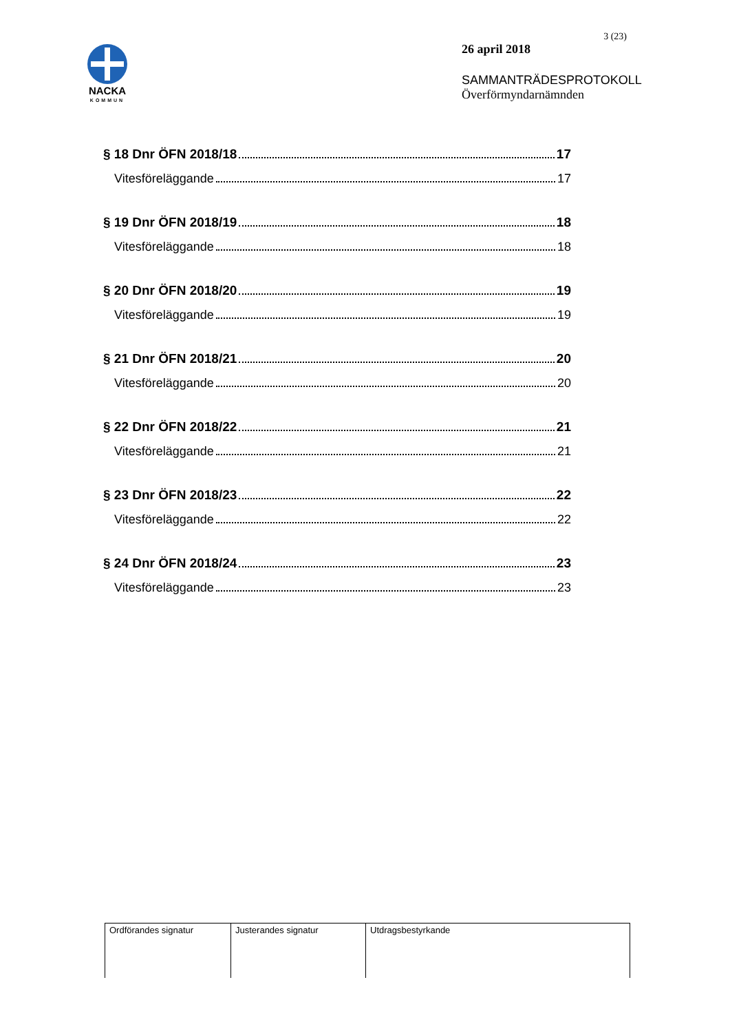NACKA
KOMMUN
3 (23)
26 april 2018
SAMMANTRÄDESPROTOKOLL
Överförmyndarnämnden
§ 18 Dnr ÖFN 2018/18 17
Vitesföreläggande 17
§ 19 Dnr ÖFN 2018/19 18
Vitesföreläggande 18
§ 20 Dnr ÖFN 2018/20 19
Vitesföreläggande 19
§ 21 Dnr ÖFN 2018/21 20
Vitesföreläggande 20
§ 22 Dnr ÖFN 2018/22 21
Vitesföreläggande 21
§ 23 Dnr ÖFN 2018/23 22
Vitesföreläggande 22
§ 24 Dnr ÖFN 2018/24 23
Vitesföreläggande 23
| Ordförandes signatur | Justerandes signatur | Utdragsbestyrkande |